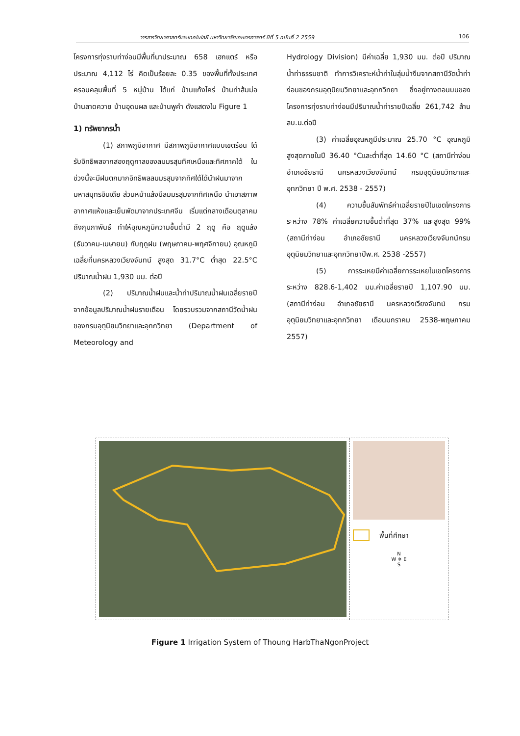วารสารวิทยาศาสตร์และเทคโนโลยี มหาวิทยาลัยเกษตรศาสตร์ ปีที่ 5 ฉบับที่ 2 2559 106
โครงการทุ่งราบท่าง่อนมีพื้นที่นาประมาณ 658 เฮกแตร์ หรือประมาณ 4,112 ไร่ คิดเป็นร้อยละ 0.35 ของพื้นที่ทั้งประเทศ ครอบคลุมพื้นที่ 5 หมู่บ้าน ได้แก่ บ้านแก้งไคร่ บ้านท่าส้มม่อ บ้านลาดควาย บ้านอุดมผล และบ้านพูคำ ดังแสดงใน Figure 1
1) ทรัพยากรน้ำ
(1) สภาพภูมิอากาศ มีสภาพภูมิอากาศแบบเขตร้อน ได้รับอิทธิพลจากสองฤดูกาลของลมมรสุมทิศเหนือและทิศภาคใต้ ในช่วงนี้จะมีฝนตกมากอิทธิพลลมมรสุมจากทิศใต้ได้นำฝนมาจากมหาสมุทรอินเดีย ส่วนหน้าแล้งมีลมมรสุมจากทิศเหนือ นำเอาสภาพอากาศแห้งและเย็นพัดมาจากประเทศจีน เริ่มแต่กลางเดือนตุลาคมถึงกุมภาพันธ์ ทำให้อุณหภูมิความชื้นต่ำมี 2 ฤดู คือ ฤดูแล้ง (ธันวาคม-เมษายน) กับฤดูฝน (พฤษภาคม-พฤศจิกายน) อุณหภูมิเฉลี่ยที่นครหลวงเวียงจันทน์ สูงสุด 31.7°C ต่ำสุด 22.5°C ปริมาณน้ำฝน 1,930 มม. ต่อปี
(2) ปริมาณน้ำฝนและน้ำท่าปริมาณน้ำฝนเฉลี่ยรายปี จากข้อมูลปริมาณน้ำฝนรายเดือน โดยรวบรวมจากสถานีวัดน้ำฝนของกรมอุตุนิยมวิทยาและอุทกวิทยา (Department of Meteorology and
Hydrology Division) มีค่าเฉลี่ย 1,930 มม. ต่อปี ปริมาณน้ำท่าธรรมชาติ ทำการวิเคราะห์น้ำท่าในลุ่มน้ำงึมจากสถานีวัดน้ำท่าง่อนของกรมอุตุนิยมวิทยาและอุทกวิทยา ซึ่งอยู่ทางตอนบนของโครงการทุ่งราบท่าง่อนมีปริมาณน้ำท่ารายปีเฉลี่ย 261,742 ล้านลบ.ม.ต่อปี
(3) ค่าเฉลี่ยอุณหภูมีประมาณ 25.70 °C อุณหภูมิสูงสุดภายในปี 36.40 °Cและต่ำที่สุด 14.60 °C (สถานีท่าง่อน อำเภอชัยธานี นครหลวงเวียงจันทน์ กรมอุตุนิยมวิทยาและอุทกวิทยา ปี พ.ศ. 2538 - 2557)
(4) ความชื้นสัมพัทธ์ค่าเฉลี่ยรายปีในเขตโครงการระหว่าง 78% ค่าเฉลี่ยความชื้นต่ำที่สุด 37% และสูงสุด 99% (สถานีท่าง่อน อำเภอชัยธานี นครหลวงเวียงจันทน์กรมอุตุนิยมวิทยาและอุทกวิทยาปีพ.ศ. 2538 -2557)
(5) การระเหยมีค่าเฉลี่ยการระเหยในเขตโครงการระหว่าง 828.6-1,402 มม.ค่าเฉลี่ยรายปี 1,107.90 มม. (สถานีท่าง่อน อำเภอชัยธานี นครหลวงเวียงจันทน์ กรมอุตุนิยมวิทยาและอุทกวิทยา เดือนมกราคม 2538-พฤษภาคม 2557)
พื้นที่ศึกษา
N
W ✵ E
S
Figure 1 Irrigation System of Thoung HarbThaNgonProject